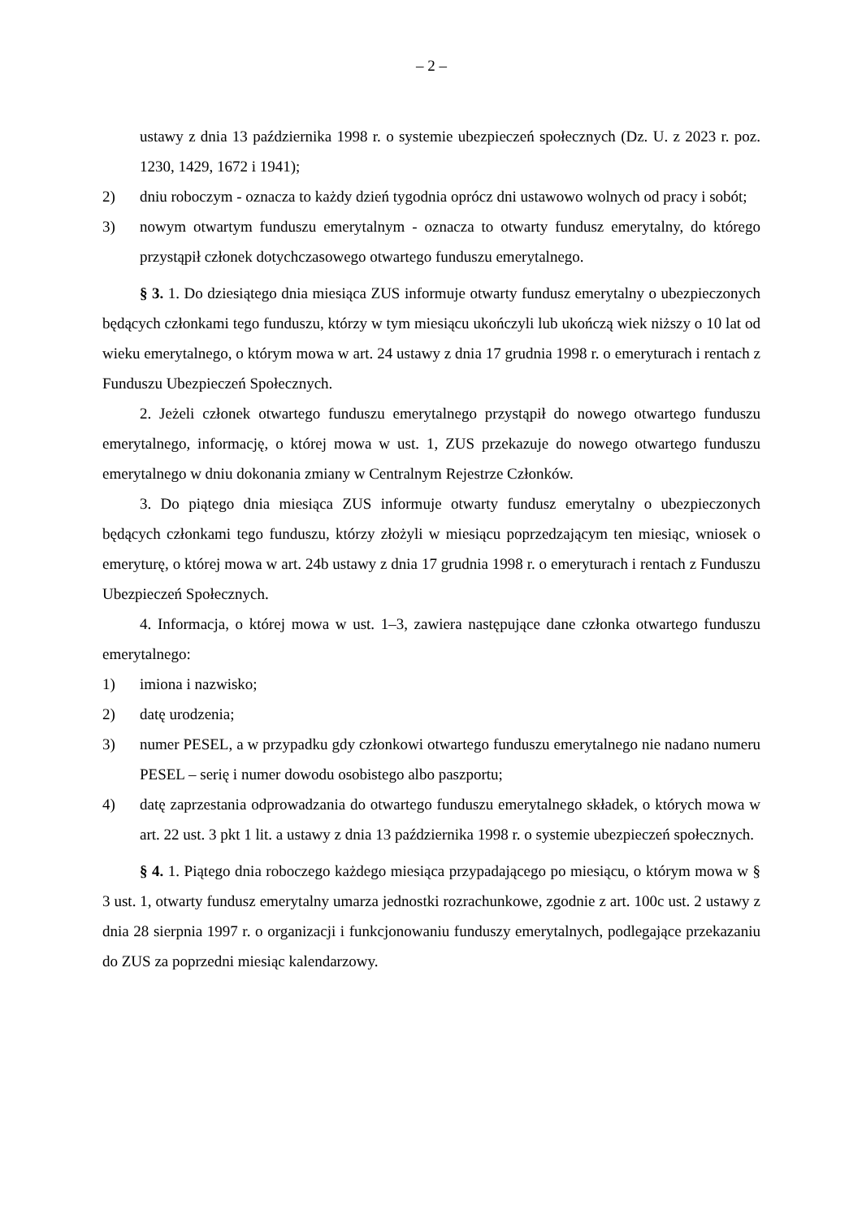– 2 –
ustawy z dnia 13 października 1998 r. o systemie ubezpieczeń społecznych (Dz. U. z 2023 r. poz. 1230, 1429, 1672 i 1941);
2) dniu roboczym - oznacza to każdy dzień tygodnia oprócz dni ustawowo wolnych od pracy i sobót;
3) nowym otwartym funduszu emerytalnym - oznacza to otwarty fundusz emerytalny, do którego przystąpił członek dotychczasowego otwartego funduszu emerytalnego.
§ 3. 1. Do dziesiątego dnia miesiąca ZUS informuje otwarty fundusz emerytalny o ubezpieczonych będących członkami tego funduszu, którzy w tym miesiącu ukończyli lub ukończą wiek niższy o 10 lat od wieku emerytalnego, o którym mowa w art. 24 ustawy z dnia 17 grudnia 1998 r. o emeryturach i rentach z Funduszu Ubezpieczeń Społecznych.
2. Jeżeli członek otwartego funduszu emerytalnego przystąpił do nowego otwartego funduszu emerytalnego, informację, o której mowa w ust. 1, ZUS przekazuje do nowego otwartego funduszu emerytalnego w dniu dokonania zmiany w Centralnym Rejestrze Członków.
3. Do piątego dnia miesiąca ZUS informuje otwarty fundusz emerytalny o ubezpieczonych będących członkami tego funduszu, którzy złożyli w miesiącu poprzedzającym ten miesiąc, wniosek o emeryturę, o której mowa w art. 24b ustawy z dnia 17 grudnia 1998 r. o emeryturach i rentach z Funduszu Ubezpieczeń Społecznych.
4. Informacja, o której mowa w ust. 1–3, zawiera następujące dane członka otwartego funduszu emerytalnego:
1) imiona i nazwisko;
2) datę urodzenia;
3) numer PESEL, a w przypadku gdy członkowi otwartego funduszu emerytalnego nie nadano numeru PESEL – serię i numer dowodu osobistego albo paszportu;
4) datę zaprzestania odprowadzania do otwartego funduszu emerytalnego składek, o których mowa w art. 22 ust. 3 pkt 1 lit. a ustawy z dnia 13 października 1998 r. o systemie ubezpieczeń społecznych.
§ 4. 1. Piątego dnia roboczego każdego miesiąca przypadającego po miesiącu, o którym mowa w § 3 ust. 1, otwarty fundusz emerytalny umarza jednostki rozrachunkowe, zgodnie z art. 100c ust. 2 ustawy z dnia 28 sierpnia 1997 r. o organizacji i funkcjonowaniu funduszy emerytalnych, podlegające przekazaniu do ZUS za poprzedni miesiąc kalendarzowy.